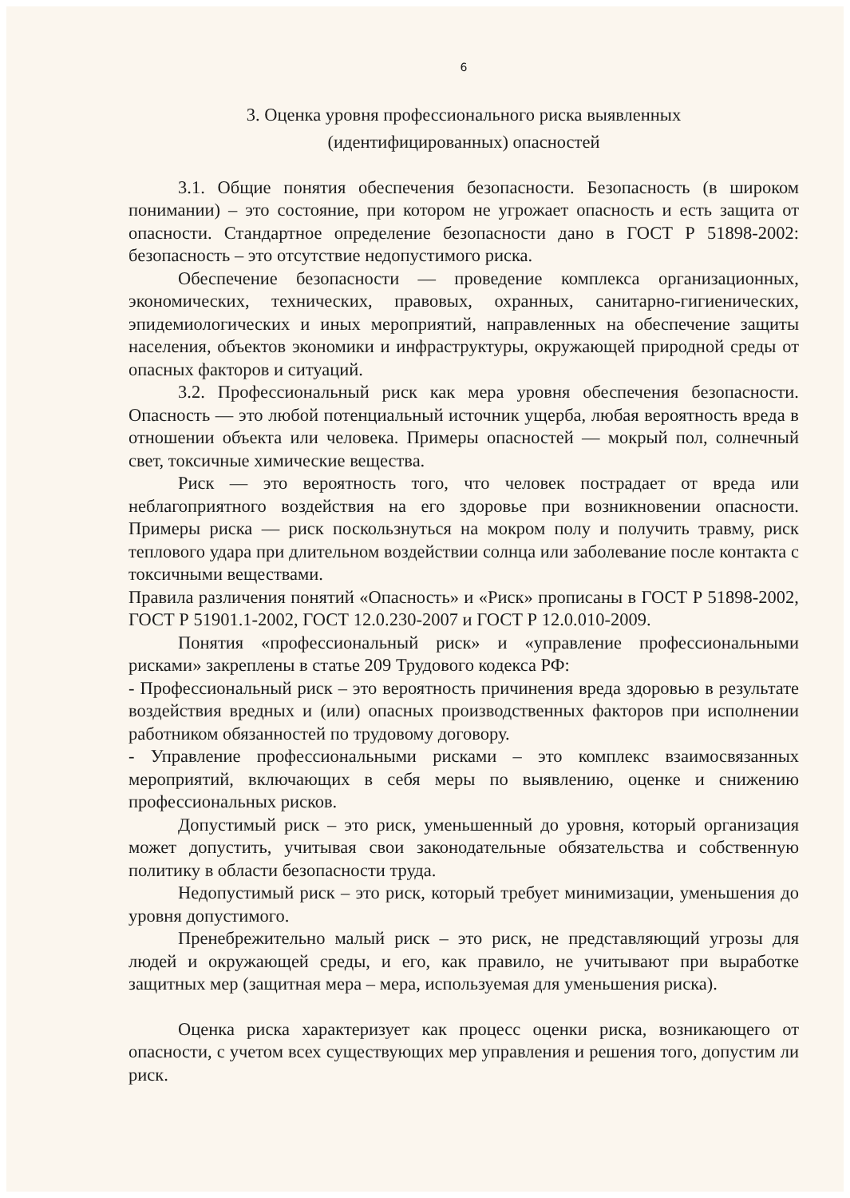6
3. Оценка уровня профессионального риска выявленных
(идентифицированных) опасностей
3.1. Общие понятия обеспечения безопасности. Безопасность (в широком понимании) – это состояние, при котором не угрожает опасность и есть защита от опасности. Стандартное определение безопасности дано в ГОСТ Р 51898-2002: безопасность – это отсутствие недопустимого риска.
Обеспечение безопасности — проведение комплекса организационных, экономических, технических, правовых, охранных, санитарно-гигиенических, эпидемиологических и иных мероприятий, направленных на обеспечение защиты населения, объектов экономики и инфраструктуры, окружающей природной среды от опасных факторов и ситуаций.
3.2. Профессиональный риск как мера уровня обеспечения безопасности. Опасность — это любой потенциальный источник ущерба, любая вероятность вреда в отношении объекта или человека. Примеры опасностей — мокрый пол, солнечный свет, токсичные химические вещества.
Риск — это вероятность того, что человек пострадает от вреда или неблагоприятного воздействия на его здоровье при возникновении опасности. Примеры риска — риск поскользнуться на мокром полу и получить травму, риск теплового удара при длительном воздействии солнца или заболевание после контакта с токсичными веществами.
Правила различения понятий «Опасность» и «Риск» прописаны в ГОСТ Р 51898-2002, ГОСТ Р 51901.1-2002, ГОСТ 12.0.230-2007 и ГОСТ Р 12.0.010-2009.
Понятия «профессиональный риск» и «управление профессиональными рисками» закреплены в статье 209 Трудового кодекса РФ:
- Профессиональный риск – это вероятность причинения вреда здоровью в результате воздействия вредных и (или) опасных производственных факторов при исполнении работником обязанностей по трудовому договору.
- Управление профессиональными рисками – это комплекс взаимосвязанных мероприятий, включающих в себя меры по выявлению, оценке и снижению профессиональных рисков.
Допустимый риск – это риск, уменьшенный до уровня, который организация может допустить, учитывая свои законодательные обязательства и собственную политику в области безопасности труда.
Недопустимый риск – это риск, который требует минимизации, уменьшения до уровня допустимого.
Пренебрежительно малый риск – это риск, не представляющий угрозы для людей и окружающей среды, и его, как правило, не учитывают при выработке защитных мер (защитная мера – мера, используемая для уменьшения риска).
Оценка риска характеризует как процесс оценки риска, возникающего от опасности, с учетом всех существующих мер управления и решения того, допустим ли риск.